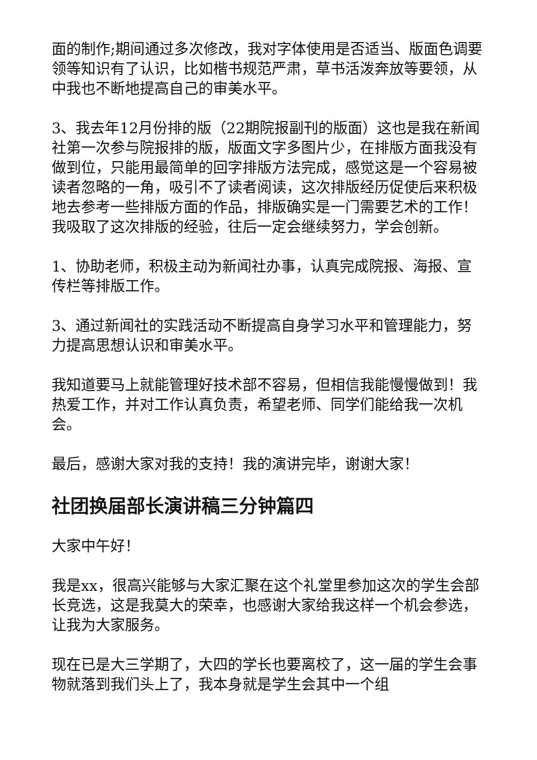面的制作;期间通过多次修改，我对字体使用是否适当、版面色调要领等知识有了认识，比如楷书规范严肃，草书活泼奔放等要领，从中我也不断地提高自己的审美水平。
3、我去年12月份排的版（22期院报副刊的版面）这也是我在新闻社第一次参与院报排的版，版面文字多图片少，在排版方面我没有做到位，只能用最简单的回字排版方法完成，感觉这是一个容易被读者忽略的一角，吸引不了读者阅读，这次排版经历促使后来积极地去参考一些排版方面的作品，排版确实是一门需要艺术的工作！我吸取了这次排版的经验，往后一定会继续努力，学会创新。
1、协助老师，积极主动为新闻社办事，认真完成院报、海报、宣传栏等排版工作。
3、通过新闻社的实践活动不断提高自身学习水平和管理能力，努力提高思想认识和审美水平。
我知道要马上就能管理好技术部不容易，但相信我能慢慢做到！我热爱工作，并对工作认真负责，希望老师、同学们能给我一次机会。
最后，感谢大家对我的支持！我的演讲完毕，谢谢大家！
社团换届部长演讲稿三分钟篇四
大家中午好！
我是xx，很高兴能够与大家汇聚在这个礼堂里参加这次的学生会部长竞选，这是我莫大的荣幸，也感谢大家给我这样一个机会参选，让我为大家服务。
现在已是大三学期了，大四的学长也要离校了，这一届的学生会事物就落到我们头上了，我本身就是学生会其中一个组